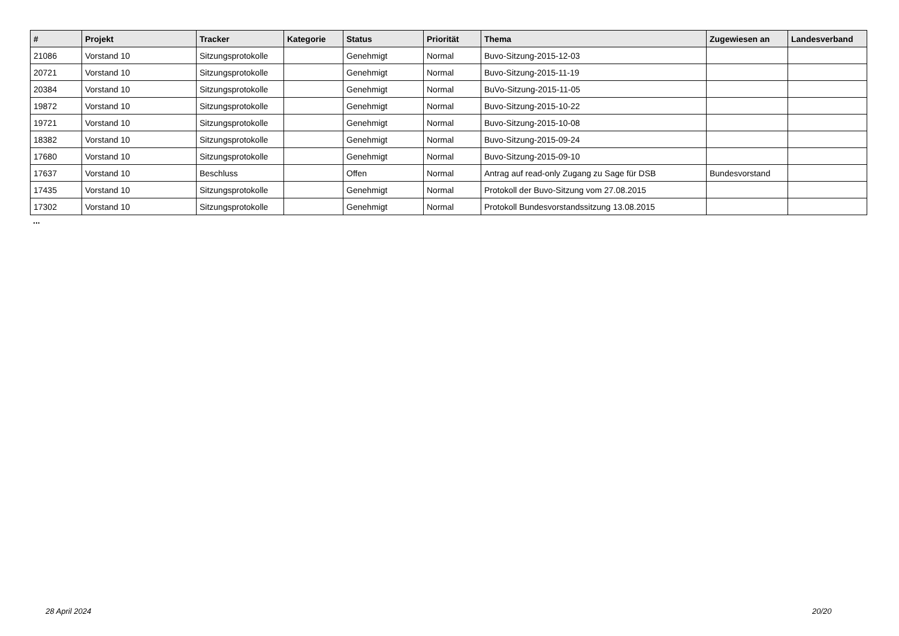| # | Projekt | Tracker | Kategorie | Status | Priorität | Thema | Zugewiesen an | Landesverband |
| --- | --- | --- | --- | --- | --- | --- | --- | --- |
| 21086 | Vorstand 10 | Sitzungsprotokolle | | Genehmigt | Normal | Buvo-Sitzung-2015-12-03 | | |
| 20721 | Vorstand 10 | Sitzungsprotokolle | | Genehmigt | Normal | Buvo-Sitzung-2015-11-19 | | |
| 20384 | Vorstand 10 | Sitzungsprotokolle | | Genehmigt | Normal | BuVo-Sitzung-2015-11-05 | | |
| 19872 | Vorstand 10 | Sitzungsprotokolle | | Genehmigt | Normal | Buvo-Sitzung-2015-10-22 | | |
| 19721 | Vorstand 10 | Sitzungsprotokolle | | Genehmigt | Normal | Buvo-Sitzung-2015-10-08 | | |
| 18382 | Vorstand 10 | Sitzungsprotokolle | | Genehmigt | Normal | Buvo-Sitzung-2015-09-24 | | |
| 17680 | Vorstand 10 | Sitzungsprotokolle | | Genehmigt | Normal | Buvo-Sitzung-2015-09-10 | | |
| 17637 | Vorstand 10 | Beschluss | | Offen | Normal | Antrag auf read-only Zugang zu Sage für DSB | Bundesvorstand | |
| 17435 | Vorstand 10 | Sitzungsprotokolle | | Genehmigt | Normal | Protokoll der Buvo-Sitzung vom 27.08.2015 | | |
| 17302 | Vorstand 10 | Sitzungsprotokolle | | Genehmigt | Normal | Protokoll Bundesvorstandssitzung 13.08.2015 | | |
...
28 April 2024 20/20